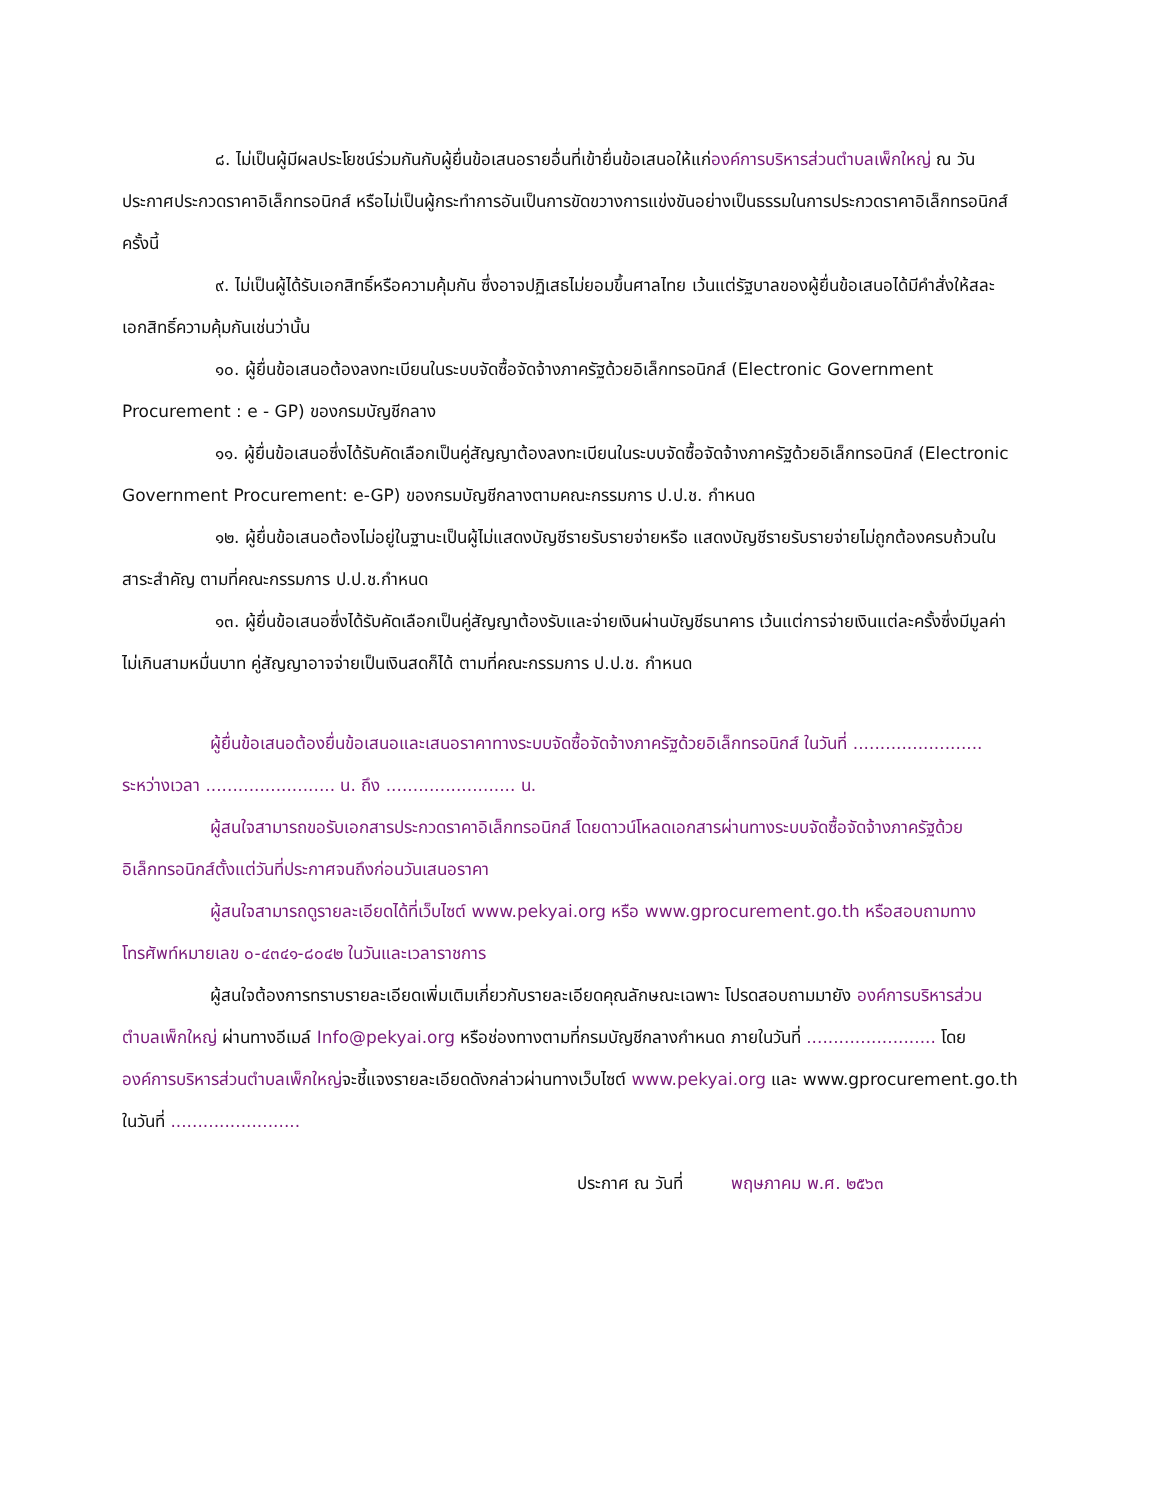๘. ไม่เป็นผู้มีผลประโยชน์ร่วมกันกับผู้ยื่นข้อเสนอรายอื่นที่เข้ายื่นข้อเสนอให้แก่องค์การบริหารส่วนตำบลเพ็กใหญ่ ณ วันประกาศประกวดราคาอิเล็กทรอนิกส์ หรือไม่เป็นผู้กระทำการอันเป็นการขัดขวางการแข่งขันอย่างเป็นธรรมในการประกวดราคาอิเล็กทรอนิกส์ครั้งนี้
๙. ไม่เป็นผู้ได้รับเอกสิทธิ์หรือความคุ้มกัน ซึ่งอาจปฏิเสธไม่ยอมขึ้นศาลไทย เว้นแต่รัฐบาลของผู้ยื่นข้อเสนอได้มีคำสั่งให้สละเอกสิทธิ์ความคุ้มกันเช่นว่านั้น
๑๐. ผู้ยื่นข้อเสนอต้องลงทะเบียนในระบบจัดซื้อจัดจ้างภาครัฐด้วยอิเล็กทรอนิกส์ (Electronic Government Procurement : e - GP) ของกรมบัญชีกลาง
๑๑. ผู้ยื่นข้อเสนอซึ่งได้รับคัดเลือกเป็นคู่สัญญาต้องลงทะเบียนในระบบจัดซื้อจัดจ้างภาครัฐด้วยอิเล็กทรอนิกส์ (Electronic Government Procurement: e-GP) ของกรมบัญชีกลางตามคณะกรรมการ ป.ป.ช. กำหนด
๑๒. ผู้ยื่นข้อเสนอต้องไม่อยู่ในฐานะเป็นผู้ไม่แสดงบัญชีรายรับรายจ่ายหรือ แสดงบัญชีรายรับรายจ่ายไม่ถูกต้องครบถ้วนในสาระสำคัญ ตามที่คณะกรรมการ ป.ป.ช.กำหนด
๑๓. ผู้ยื่นข้อเสนอซึ่งได้รับคัดเลือกเป็นคู่สัญญาต้องรับและจ่ายเงินผ่านบัญชีธนาคาร เว้นแต่การจ่ายเงินแต่ละครั้งซึ่งมีมูลค่าไม่เกินสามหมื่นบาท คู่สัญญาอาจจ่ายเป็นเงินสดก็ได้ ตามที่คณะกรรมการ ป.ป.ช. กำหนด
ผู้ยื่นข้อเสนอต้องยื่นข้อเสนอและเสนอราคาทางระบบจัดซื้อจัดจ้างภาครัฐด้วยอิเล็กทรอนิกส์ ในวันที่ ........................ ระหว่างเวลา ........................ น. ถึง ........................ น.
ผู้สนใจสามารถขอรับเอกสารประกวดราคาอิเล็กทรอนิกส์ โดยดาวน์โหลดเอกสารผ่านทางระบบจัดซื้อจัดจ้างภาครัฐด้วยอิเล็กทรอนิกส์ตั้งแต่วันที่ประกาศจนถึงก่อนวันเสนอราคา
ผู้สนใจสามารถดูรายละเอียดได้ที่เว็บไซต์ www.pekyai.org หรือ www.gprocurement.go.th หรือสอบถามทางโทรศัพท์หมายเลข ๐-๔๓๔๑-๘๐๔๒ ในวันและเวลาราชการ
ผู้สนใจต้องการทราบรายละเอียดเพิ่มเติมเกี่ยวกับรายละเอียดคุณลักษณะเฉพาะ โปรดสอบถามมายัง องค์การบริหารส่วนตำบลเพ็กใหญ่ ผ่านทางอีเมล์ Info@pekyai.org หรือช่องทางตามที่กรมบัญชีกลางกำหนด ภายในวันที่ ........................ โดยองค์การบริหารส่วนตำบลเพ็กใหญ่จะชี้แจงรายละเอียดดังกล่าวผ่านทางเว็บไซต์ www.pekyai.org และ www.gprocurement.go.th ในวันที่ ........................
ประกาศ ณ วันที่ พฤษภาคม พ.ศ. ๒๕๖๓